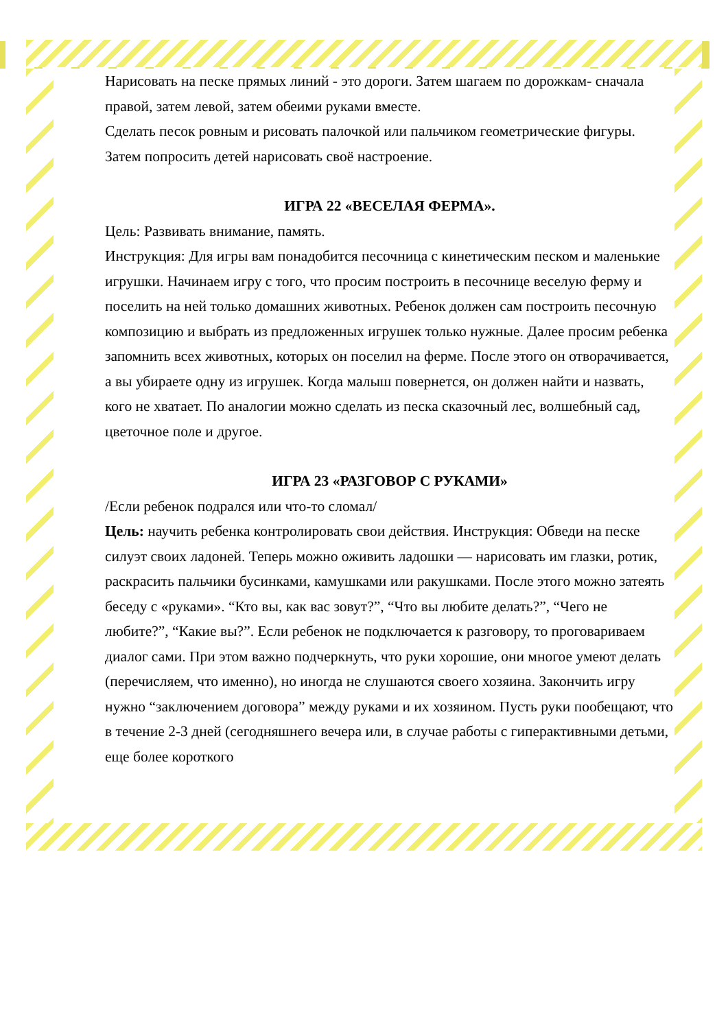Нарисовать на песке прямых линий - это дороги. Затем шагаем по дорожкам- сначала правой, затем левой, затем обеими руками вместе.
Сделать песок ровным и рисовать палочкой или пальчиком геометрические фигуры. Затем попросить детей нарисовать своё настроение.
ИГРА 22 «ВЕСЕЛАЯ ФЕРМА».
Цель: Развивать внимание, память.
Инструкция: Для игры вам понадобится песочница с кинетическим песком и маленькие игрушки. Начинаем игру с того, что просим построить в песочнице веселую ферму и поселить на ней только домашних животных. Ребенок должен сам построить песочную композицию и выбрать из предложенных игрушек только нужные. Далее просим ребенка запомнить всех животных, которых он поселил на ферме. После этого он отворачивается, а вы убираете одну из игрушек. Когда малыш повернется, он должен найти и назвать, кого не хватает. По аналогии можно сделать из песка сказочный лес, волшебный сад, цветочное поле и другое.
ИГРА 23 «РАЗГОВОР С РУКАМИ»
/Если ребенок подрался или что-то сломал/
Цель: научить ребенка контролировать свои действия. Инструкция: Обведи на песке силуэт своих ладоней. Теперь можно оживить ладошки — нарисовать им глазки, ротик, раскрасить пальчики бусинками, камушками или ракушками. После этого можно затеять беседу с «руками». “Кто вы, как вас зовут?”, “Что вы любите делать?”, “Чего не любите?”, “Какие вы?”. Если ребенок не подключается к разговору, то проговариваем диалог сами. При этом важно подчеркнуть, что руки хорошие, они многое умеют делать (перечисляем, что именно), но иногда не слушаются своего хозяина. Закончить игру нужно “заключением договора” между руками и их хозяином. Пусть руки пообещают, что в течение 2-3 дней (сегодняшнего вечера или, в случае работы с гиперактивными детьми, еще более короткого